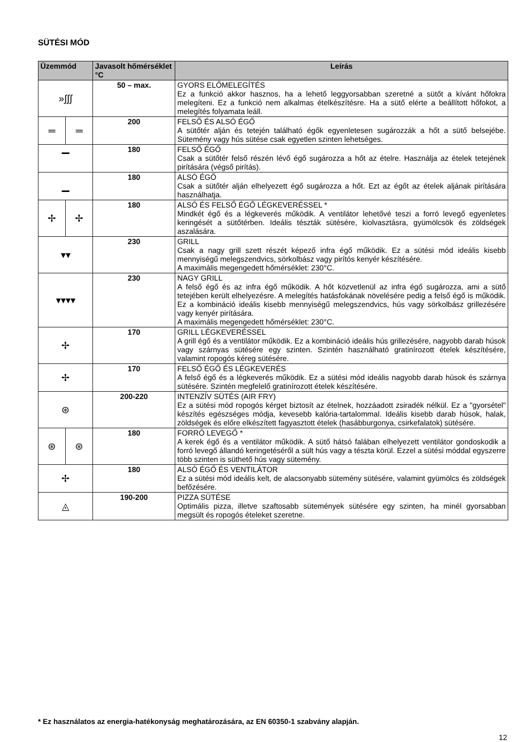SÜTÉSI MÓD
| Üzemmód | | Javasolt hőmérséklet °C | Leírás |
| --- | --- | --- | --- |
| »∫∫∫ | | 50 – max. | GYORS ELŐMELEGÍTÉS Ez a funkció akkor hasznos, ha a lehető leggyorsabban szeretné a sütőt a kívánt hőfokra melegíteni. Ez a funkció nem alkalmas ételkészítésre. Ha a sütő elérte a beállított hőfokot, a melegítés folyamata leáll. |
| ═ | ═ | 200 | FELSŐ ÉS ALSÓ ÉGŐ A sütőtér alján és tetején található égők egyenletesen sugározzák a hőt a sütő belsejébe. Sütemény vagy hús sütése csak egyetlen szinten lehetséges. |
| ▔ | | 180 | FELSŐ ÉGŐ Csak a sütőtér felső részén lévő égő sugározza a hőt az ételre. Használja az ételek tetejének pirítására (végső pirítás). |
| ▁ | | 180 | ALSÓ ÉGŐ Csak a sütőtér alján elhelyezett égő sugározza a hőt. Ezt az égőt az ételek aljának pirítására használhatja. |
| ✢ | ✢ | 180 | ALSÓ ÉS FELSŐ ÉGŐ LÉGKEVERÉSSEL * Mindkét égő és a légkeverés működik. A ventilátor lehetővé teszi a forró levegő egyenletes keringését a sütőtérben. Ideális tészták sütésére, kiolvasztásra, gyümölcsök és zöldségek aszalására. |
| ▾▾ | | 230 | GRILL Csak a nagy grill szett részét képező infra égő működik. Ez a sütési mód ideális kisebb mennyiségű melegszendvics, sörkolbász vagy pirítós kenyér készítésére. A maximális megengedett hőmérséklet: 230°C. |
| ▾▾▾▾ | | 230 | NAGY GRILL A felső égő és az infra égő működik. A hőt közvetlenül az infra égő sugározza, ami a sütő tetejében került elhelyezésre. A melegítés hatásfokának növelésére pedig a felső égő is működik. Ez a kombináció ideális kisebb mennyiségű melegszendvics, hús vagy sörkolbász grillezésére vagy kenyér pirítására. A maximális megengedett hőmérséklet: 230°C. |
| ✢ | | 170 | GRILL LÉGKEVERÉSSEL A grill égő és a ventilátor működik. Ez a kombináció ideális hús grillezésére, nagyobb darab húsok vagy szárnyas sütésére egy szinten. Szintén használható gratinírozott ételek készítésére, valamint ropogós kéreg sütésére. |
| ✢ | | 170 | FELSŐ ÉGŐ ÉS LÉGKEVERÉS A felső égő és a légkeverés működik. Ez a sütési mód ideális nagyobb darab húsok és szárnya sütésére. Szintén megfelelő gratinírozott ételek készítésére. |
| ⊛ | | 200-220 | INTENZÍV SÜTÉS (AIR FRY) Ez a sütési mód ropogós kérget biztosít az ételnek, hozzáadott zsiradék nélkül. Ez a "gyorsétel" készítés egészséges módja, kevesebb kalória-tartalommal. Ideális kisebb darab húsok, halak, zöldségek és előre elkészített fagyasztott ételek (hasábburgonya, csirkefalatok) sütésére. |
| ⊛ | ⊛ | 180 | FORRÓ LEVEGŐ * A kerek égő és a ventilátor működik. A sütő hátsó falában elhelyezett ventilátor gondoskodik a forró levegő állandó keringetéséről a sült hús vagy a tészta körül. Ezzel a sütési móddal egyszerre több szinten is süthető hús vagy sütemény. |
| ✢ | | 180 | ALSÓ ÉGŐ ÉS VENTILÁTOR Ez a sütési mód ideális kelt, de alacsonyabb sütemény sütésére, valamint gyümölcs és zöldségek befőzésére. |
| ◬ | | 190-200 | PIZZA SÜTÉSE Optimális pizza, illetve szaftosabb sütemények sütésére egy szinten, ha minél gyorsabban megsült és ropogós ételeket szeretne. |
* Ez használatos az energia-hatékonyság meghatározására, az EN 60350-1 szabvány alapján.
12